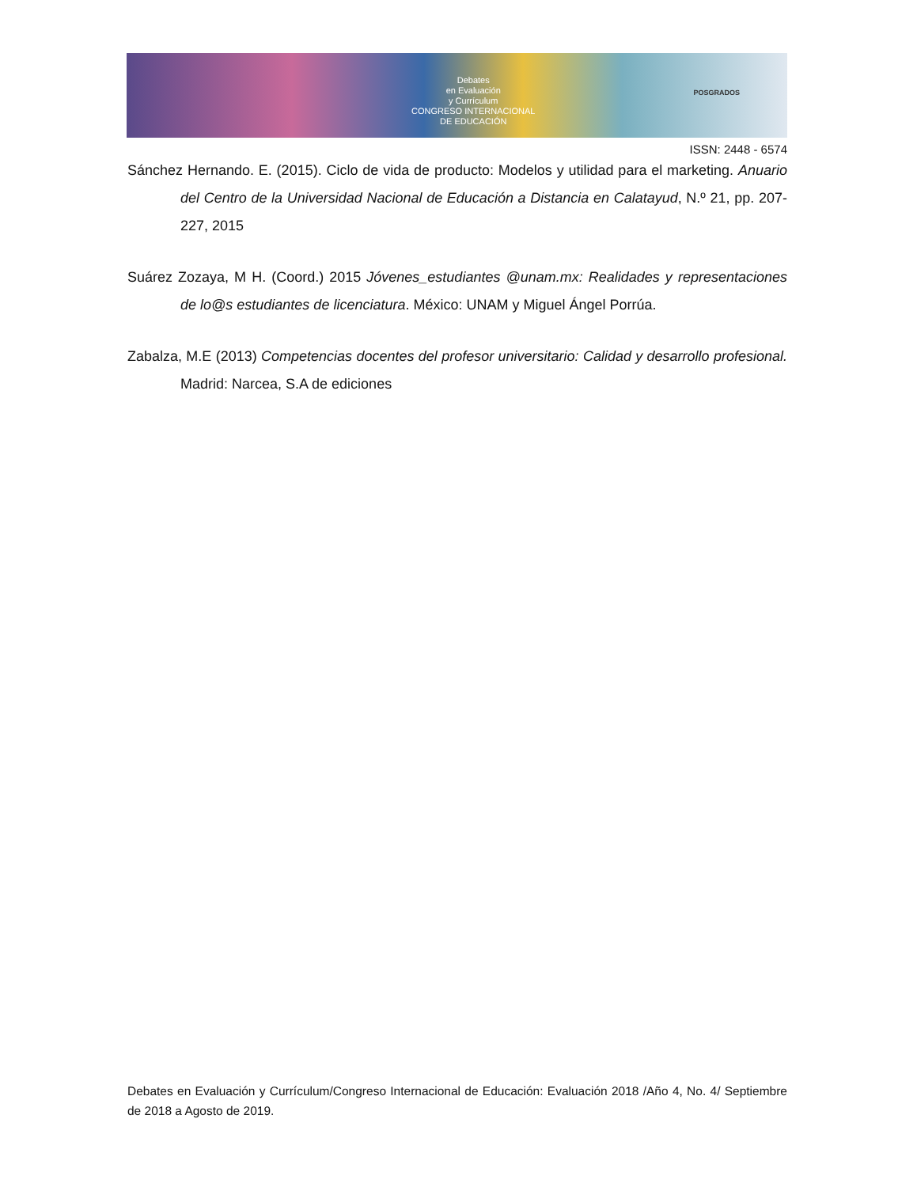Debates
en Evaluación
y Currículum
CONGRESO INTERNACIONAL
DE EDUCACIÓN
POSGRADOS
ISSN: 2448 - 6574
Sánchez Hernando. E. (2015). Ciclo de vida de producto: Modelos y utilidad para el marketing. Anuario del Centro de la Universidad Nacional de Educación a Distancia en Calatayud, N.º 21, pp. 207-227, 2015
Suárez Zozaya, M H. (Coord.) 2015 Jóvenes_estudiantes @unam.mx: Realidades y representaciones de lo@s estudiantes de licenciatura. México: UNAM y Miguel Ángel Porrúa.
Zabalza, M.E (2013) Competencias docentes del profesor universitario: Calidad y desarrollo profesional. Madrid: Narcea, S.A de ediciones
Debates en Evaluación y Currículum/Congreso Internacional de Educación: Evaluación 2018 /Año 4, No. 4/ Septiembre de 2018 a Agosto de 2019.